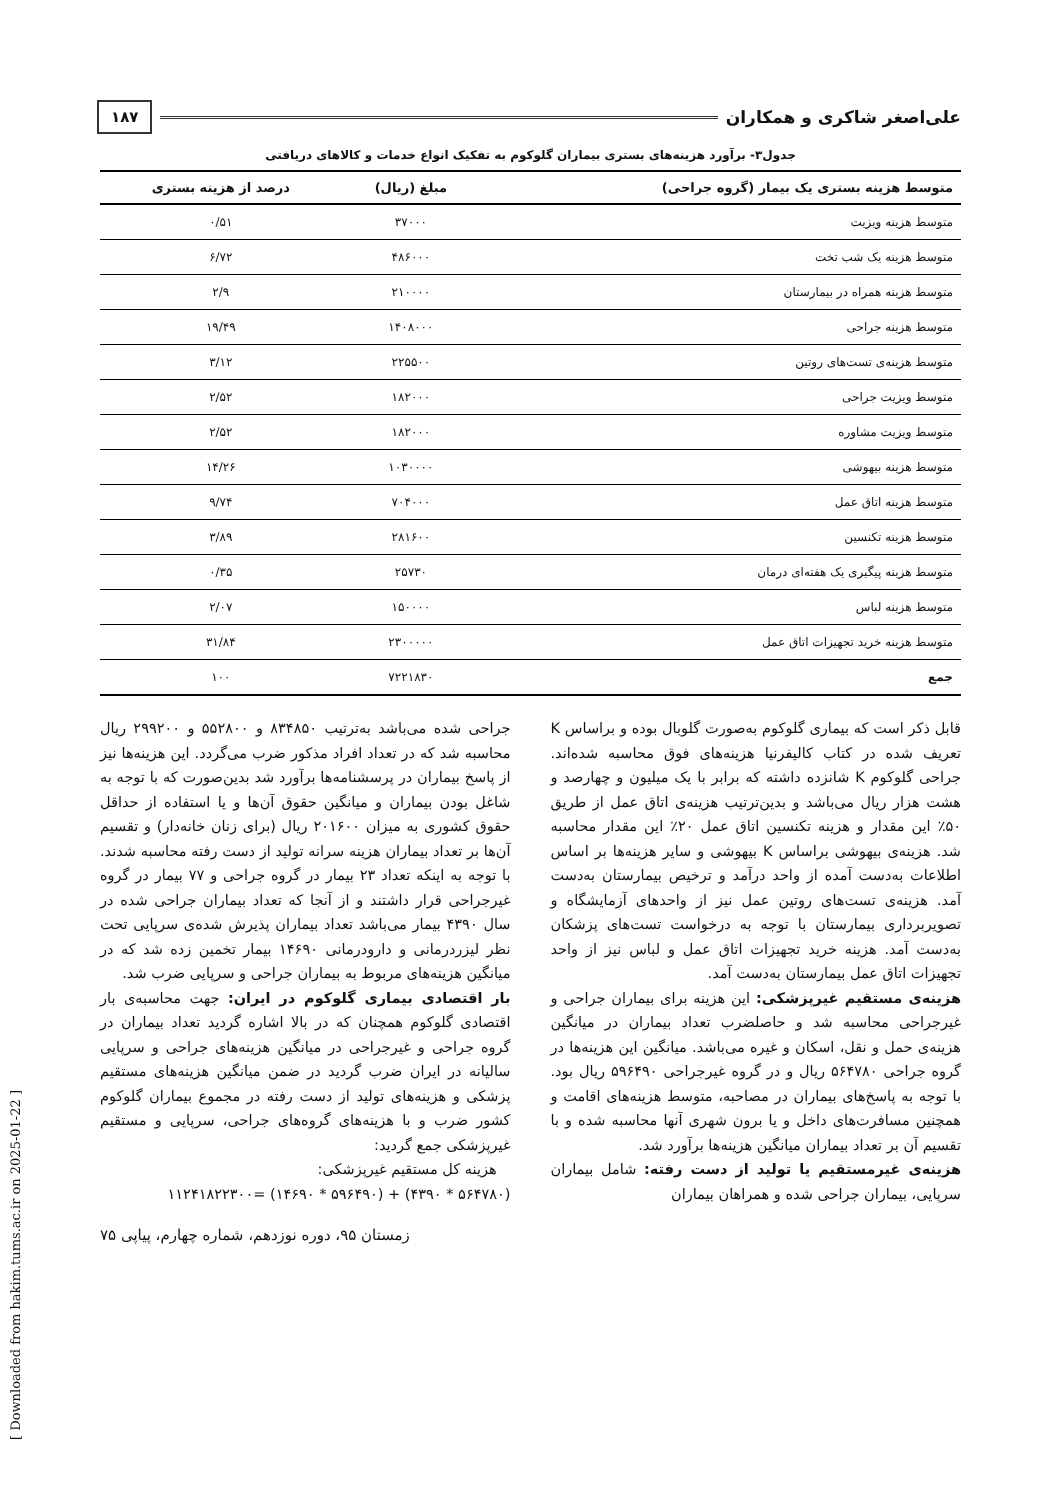علی‌اصغر شاکری و همکاران ۱۸۷
جدول۳- برآورد هزینه‌های بستری بیماران گلوکوم به تفکیک انواع خدمات و کالاهای دریافتی
| متوسط هزینه بستری یک بیمار (گروه جراحی) | مبلغ (ریال) | درصد از هزینه بستری |
| --- | --- | --- |
| متوسط هزینه ویزیت | ۳۷۰۰۰ | ۰/۵۱ |
| متوسط هزینه یک شب تخت | ۴۸۶۰۰۰ | ۶/۷۲ |
| متوسط هزینه همراه در بیمارستان | ۲۱۰۰۰۰ | ۲/۹ |
| متوسط هزینه جراحی | ۱۴۰۸۰۰۰ | ۱۹/۴۹ |
| متوسط هزینه‌ی تست‌های روتین | ۲۲۵۵۰۰ | ۳/۱۲ |
| متوسط ویزیت جراحی | ۱۸۲۰۰۰ | ۲/۵۲ |
| متوسط ویزیت مشاوره | ۱۸۲۰۰۰ | ۲/۵۲ |
| متوسط هزینه بیهوشی | ۱۰۳۰۰۰۰ | ۱۴/۲۶ |
| متوسط هزینه اتاق عمل | ۷۰۴۰۰۰ | ۹/۷۴ |
| متوسط هزینه تکنسین | ۲۸۱۶۰۰ | ۳/۸۹ |
| متوسط هزینه پیگیری یک هفته‌ای درمان | ۲۵۷۳۰ | ۰/۳۵ |
| متوسط هزینه لباس | ۱۵۰۰۰۰ | ۲/۰۷ |
| متوسط هزینه خرید تجهیزات اتاق عمل | ۲۳۰۰۰۰۰ | ۳۱/۸۴ |
| جمع | ۷۲۲۱۸۳۰ | ۱۰۰ |
قابل ذکر است که بیماری گلوکوم به‌صورت گلوبال بوده و براساس K تعریف شده در کتاب کالیفرنیا هزینه‌های فوق محاسبه شده‌اند. جراحی گلوکوم K شانزده داشته که برابر با یک میلیون و چهارصد و هشت هزار ریال می‌باشد و بدین‌ترتیب هزینه‌ی اتاق عمل از طریق ۵۰٪ این مقدار و هزینه تکنسین اتاق عمل ۲۰٪ این مقدار محاسبه شد. هزینه‌ی بیهوشی براساس K بیهوشی و سایر هزینه‌ها بر اساس اطلاعات به‌دست آمده از واحد درآمد و ترخیص بیمارستان به‌دست آمد. هزینه‌ی تست‌های روتین عمل نیز از واحدهای آزمایشگاه و تصویربرداری بیمارستان با توجه به درخواست تست‌های پزشکان به‌دست آمد. هزینه خرید تجهیزات اتاق عمل و لباس نیز از واحد تجهیزات اتاق عمل بیمارستان به‌دست آمد.
هزینه‌ی مستقیم غیرپزشکی: این هزینه برای بیماران جراحی و غیرجراحی محاسبه شد و حاصلضرب تعداد بیماران در میانگین هزینه‌ی حمل و نقل، اسکان و غیره می‌باشد. میانگین این هزینه‌ها در گروه جراحی ۵۶۴۷۸۰ ریال و در گروه غیرجراحی ۵۹۶۴۹۰ ریال بود. با توجه به پاسخ‌های بیماران در مصاحبه، متوسط هزینه‌های اقامت و همچنین مسافرت‌های داخل و یا برون شهری آنها محاسبه شده و با تقسیم آن بر تعداد بیماران میانگین هزینه‌ها برآورد شد.
هزینه‌ی غیرمستقیم یا تولید از دست رفته: شامل بیماران سرپایی، بیماران جراحی شده و همراهان بیماران
جراحی شده می‌باشد به‌ترتیب ۸۳۴۸۵۰ و ۵۵۲۸۰۰ و ۲۹۹۲۰۰ ریال محاسبه شد که در تعداد افراد مذکور ضرب می‌گردد. این هزینه‌ها نیز از پاسخ بیماران در پرسشنامه‌ها برآورد شد بدین‌صورت که با توجه به شاغل بودن بیماران و میانگین حقوق آن‌ها و یا استفاده از حداقل حقوق کشوری به میزان ۲۰۱۶۰۰ ریال (برای زنان خانه‌دار) و تقسیم آن‌ها بر تعداد بیماران هزینه سرانه تولید از دست رفته محاسبه شدند. با توجه به اینکه تعداد ۲۳ بیمار در گروه جراحی و ۷۷ بیمار در گروه غیرجراحی قرار داشتند و از آنجا که تعداد بیماران جراحی شده در سال ۴۳۹۰ بیمار می‌باشد تعداد بیماران پذیرش شده‌ی سرپایی تحت نظر لیزردرمانی و دارودرمانی ۱۴۶۹۰ بیمار تخمین زده شد که در میانگین هزینه‌های مربوط به بیماران جراحی و سرپایی ضرب شد.
بار اقتصادی بیماری گلوکوم در ایران: جهت محاسبه‌ی بار اقتصادی گلوکوم همچنان که در بالا اشاره گردید تعداد بیماران در گروه جراحی و غیرجراحی در میانگین هزینه‌های جراحی و سرپایی سالیانه در ایران ضرب گردید در ضمن میانگین هزینه‌های مستقیم پزشکی و هزینه‌های تولید از دست رفته در مجموع بیماران گلوکوم کشور ضرب و با هزینه‌های گروه‌های جراحی، سرپایی و مستقیم غیرپزشکی جمع گردید:
هزینه کل مستقیم غیرپزشکی:
(۵۶۴۷۸۰ * ۴۳۹۰) + (۵۹۶۴۹۰ * ۱۴۶۹۰) =۱۱۲۴۱۸۲۲۳۰۰
زمستان ۹۵، دوره نوزدهم، شماره چهارم، پیاپی ۷۵
[ Downloaded from hakim.tums.ac.ir on 2025-01-22 ]